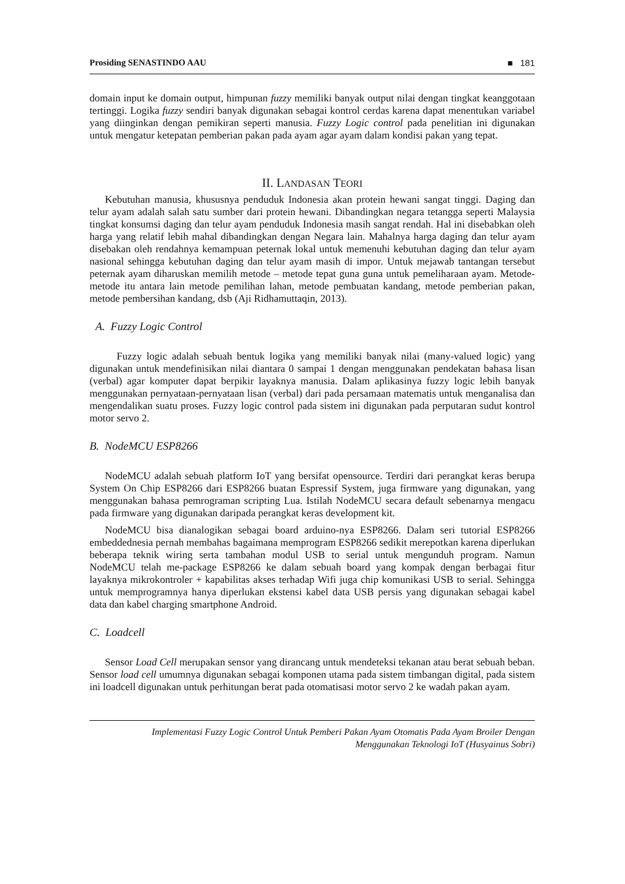Prosiding SENASTINDO AAU ■ 181
domain input ke domain output, himpunan fuzzy memiliki banyak output nilai dengan tingkat keanggotaan tertinggi. Logika fuzzy sendiri banyak digunakan sebagai kontrol cerdas karena dapat menentukan variabel yang diinginkan dengan pemikiran seperti manusia. Fuzzy Logic control pada penelitian ini digunakan untuk mengatur ketepatan pemberian pakan pada ayam agar ayam dalam kondisi pakan yang tepat.
II. LANDASAN TEORI
Kebutuhan manusia, khususnya penduduk Indonesia akan protein hewani sangat tinggi. Daging dan telur ayam adalah salah satu sumber dari protein hewani. Dibandingkan negara tetangga seperti Malaysia tingkat konsumsi daging dan telur ayam penduduk Indonesia masih sangat rendah. Hal ini disebabkan oleh harga yang relatif lebih mahal dibandingkan dengan Negara lain. Mahalnya harga daging dan telur ayam disebakan oleh rendahnya kemampuan peternak lokal untuk memenuhi kebutuhan daging dan telur ayam nasional sehingga kebutuhan daging dan telur ayam masih di impor. Untuk mejawab tantangan tersebut peternak ayam diharuskan memilih metode – metode tepat guna guna untuk pemeliharaan ayam. Metode-metode itu antara lain metode pemilihan lahan, metode pembuatan kandang, metode pemberian pakan, metode pembersihan kandang, dsb (Aji Ridhamuttaqin, 2013).
A. Fuzzy Logic Control
Fuzzy logic adalah sebuah bentuk logika yang memiliki banyak nilai (many-valued logic) yang digunakan untuk mendefinisikan nilai diantara 0 sampai 1 dengan menggunakan pendekatan bahasa lisan (verbal) agar komputer dapat berpikir layaknya manusia. Dalam aplikasinya fuzzy logic lebih banyak menggunakan pernyataan-pernyataan lisan (verbal) dari pada persamaan matematis untuk menganalisa dan mengendalikan suatu proses. Fuzzy logic control pada sistem ini digunakan pada perputaran sudut kontrol motor servo 2.
B. NodeMCU ESP8266
NodeMCU adalah sebuah platform IoT yang bersifat opensource. Terdiri dari perangkat keras berupa System On Chip ESP8266 dari ESP8266 buatan Espressif System, juga firmware yang digunakan, yang menggunakan bahasa pemrograman scripting Lua. Istilah NodeMCU secara default sebenarnya mengacu pada firmware yang digunakan daripada perangkat keras development kit.
NodeMCU bisa dianalogikan sebagai board arduino-nya ESP8266. Dalam seri tutorial ESP8266 embeddednesia pernah membahas bagaimana memprogram ESP8266 sedikit merepotkan karena diperlukan beberapa teknik wiring serta tambahan modul USB to serial untuk mengunduh program. Namun NodeMCU telah me-package ESP8266 ke dalam sebuah board yang kompak dengan berbagai fitur layaknya mikrokontroler + kapabilitas akses terhadap Wifi juga chip komunikasi USB to serial. Sehingga untuk memprogramnya hanya diperlukan ekstensi kabel data USB persis yang digunakan sebagai kabel data dan kabel charging smartphone Android.
C. Loadcell
Sensor Load Cell merupakan sensor yang dirancang untuk mendeteksi tekanan atau berat sebuah beban. Sensor load cell umumnya digunakan sebagai komponen utama pada sistem timbangan digital, pada sistem ini loadcell digunakan untuk perhitungan berat pada otomatisasi motor servo 2 ke wadah pakan ayam.
Implementasi Fuzzy Logic Control Untuk Pemberi Pakan Ayam Otomatis Pada Ayam Broiler Dengan
Menggunakan Teknologi IoT (Husyainus Sobri)